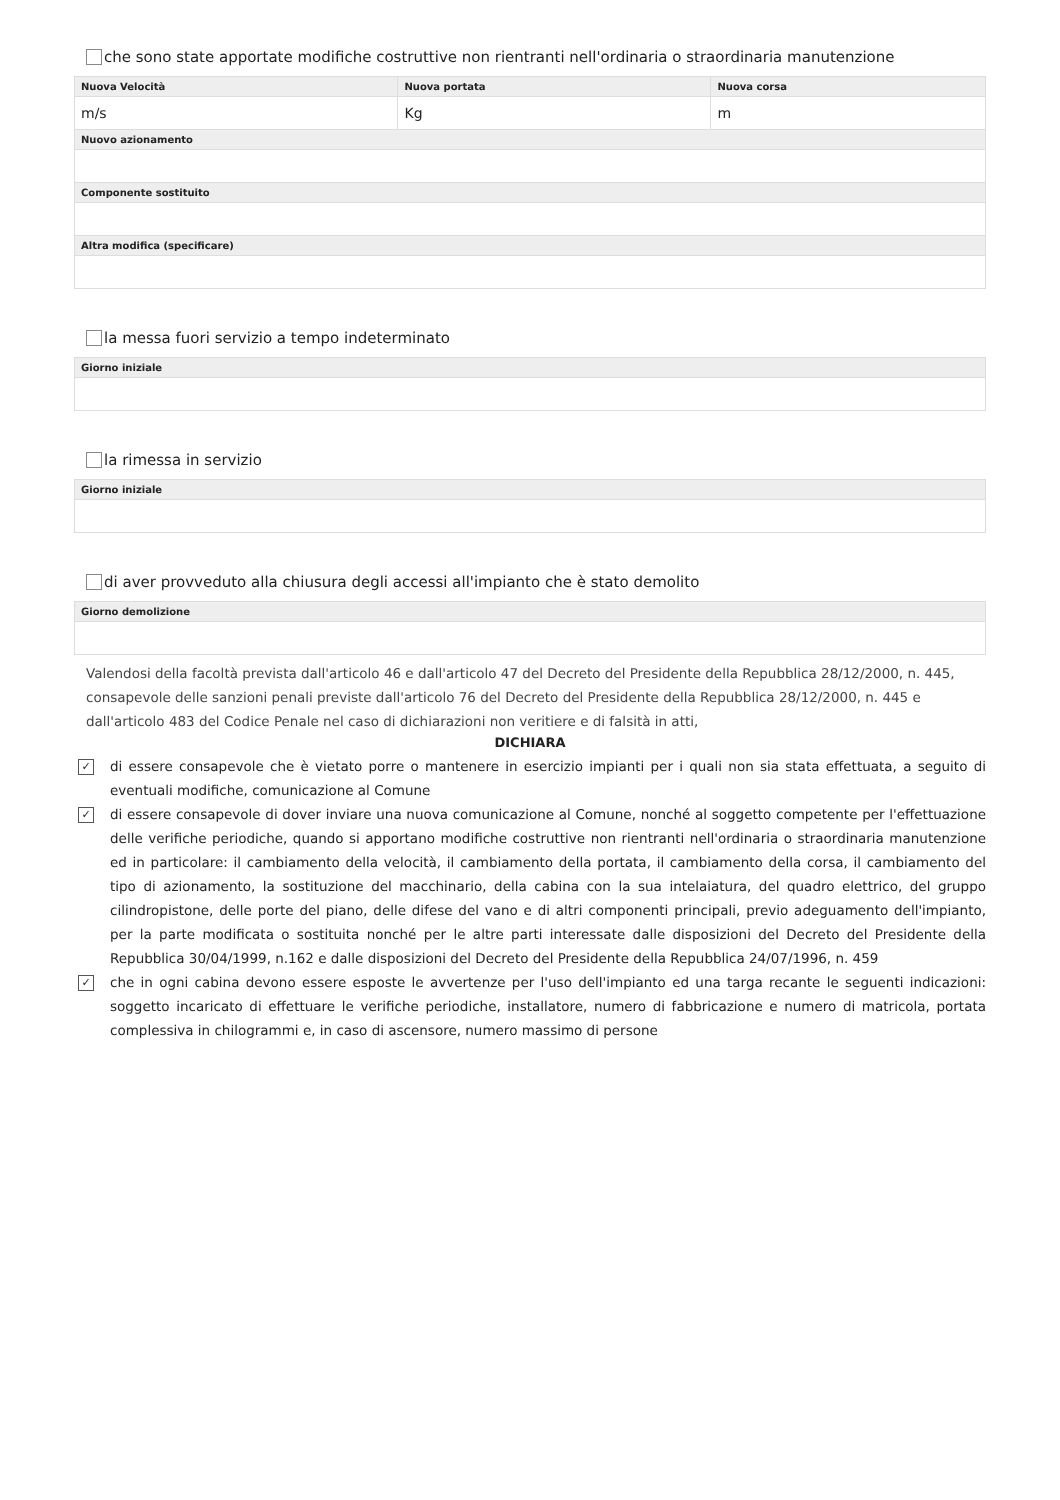che sono state apportate modifiche costruttive non rientranti nell'ordinaria o straordinaria manutenzione
| Nuova Velocità | Nuova portata | Nuova corsa |
| --- | --- | --- |
| m/s | Kg | m |
| Nuovo azionamento | | |
| Componente sostituito | | |
| Altra modifica (specificare) | | |
la messa fuori servizio a tempo indeterminato
| Giorno iniziale |
| --- |
la rimessa in servizio
| Giorno iniziale |
| --- |
di aver provveduto alla chiusura degli accessi all'impianto che è stato demolito
| Giorno demolizione |
| --- |
Valendosi della facoltà prevista dall'articolo 46 e dall'articolo 47 del Decreto del Presidente della Repubblica 28/12/2000, n. 445, consapevole delle sanzioni penali previste dall'articolo 76 del Decreto del Presidente della Repubblica 28/12/2000, n. 445 e dall'articolo 483 del Codice Penale nel caso di dichiarazioni non veritiere e di falsità in atti,
DICHIARA
✓ di essere consapevole che è vietato porre o mantenere in esercizio impianti per i quali non sia stata effettuata, a seguito di eventuali modifiche, comunicazione al Comune
✓ di essere consapevole di dover inviare una nuova comunicazione al Comune, nonché al soggetto competente per l'effettuazione delle verifiche periodiche, quando si apportano modifiche costruttive non rientranti nell'ordinaria o straordinaria manutenzione ed in particolare: il cambiamento della velocità, il cambiamento della portata, il cambiamento della corsa, il cambiamento del tipo di azionamento, la sostituzione del macchinario, della cabina con la sua intelaiatura, del quadro elettrico, del gruppo cilindropistone, delle porte del piano, delle difese del vano e di altri componenti principali, previo adeguamento dell'impianto, per la parte modificata o sostituita nonché per le altre parti interessate dalle disposizioni del Decreto del Presidente della Repubblica 30/04/1999, n.162 e dalle disposizioni del Decreto del Presidente della Repubblica 24/07/1996, n. 459
✓ che in ogni cabina devono essere esposte le avvertenze per l'uso dell'impianto ed una targa recante le seguenti indicazioni: soggetto incaricato di effettuare le verifiche periodiche, installatore, numero di fabbricazione e numero di matricola, portata complessiva in chilogrammi e, in caso di ascensore, numero massimo di persone